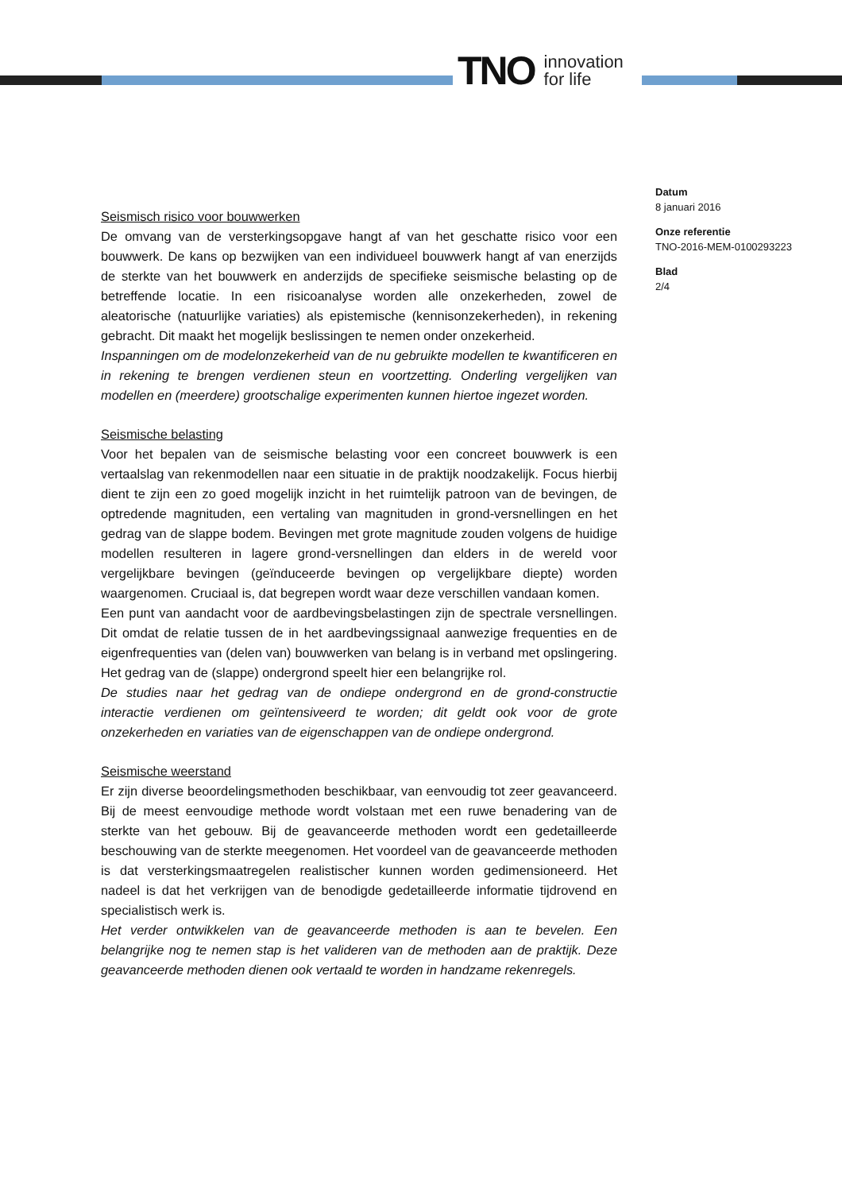TNO innovation
for life
Seismisch risico voor bouwwerken
De omvang van de versterkingsopgave hangt af van het geschatte risico voor een bouwwerk. De kans op bezwijken van een individueel bouwwerk hangt af van enerzijds de sterkte van het bouwwerk en anderzijds de specifieke seismische belasting op de betreffende locatie. In een risicoanalyse worden alle onzekerheden, zowel de aleatorische (natuurlijke variaties) als epistemische (kennisonzekerheden), in rekening gebracht. Dit maakt het mogelijk beslissingen te nemen onder onzekerheid.
Inspanningen om de modelonzekerheid van de nu gebruikte modellen te kwantificeren en in rekening te brengen verdienen steun en voortzetting. Onderling vergelijken van modellen en (meerdere) grootschalige experimenten kunnen hiertoe ingezet worden.
Seismische belasting
Voor het bepalen van de seismische belasting voor een concreet bouwwerk is een vertaalslag van rekenmodellen naar een situatie in de praktijk noodzakelijk. Focus hierbij dient te zijn een zo goed mogelijk inzicht in het ruimtelijk patroon van de bevingen, de optredende magnituden, een vertaling van magnituden in grond-versnellingen en het gedrag van de slappe bodem. Bevingen met grote magnitude zouden volgens de huidige modellen resulteren in lagere grond-versnellingen dan elders in de wereld voor vergelijkbare bevingen (geïnduceerde bevingen op vergelijkbare diepte) worden waargenomen. Cruciaal is, dat begrepen wordt waar deze verschillen vandaan komen.
Een punt van aandacht voor de aardbevingsbelastingen zijn de spectrale versnellingen. Dit omdat de relatie tussen de in het aardbevingssignaal aanwezige frequenties en de eigenfrequenties van (delen van) bouwwerken van belang is in verband met opslingering. Het gedrag van de (slappe) ondergrond speelt hier een belangrijke rol.
De studies naar het gedrag van de ondiepe ondergrond en de grond-constructie interactie verdienen om geïntensiveerd te worden; dit geldt ook voor de grote onzekerheden en variaties van de eigenschappen van de ondiepe ondergrond.
Seismische weerstand
Er zijn diverse beoordelingsmethoden beschikbaar, van eenvoudig tot zeer geavanceerd. Bij de meest eenvoudige methode wordt volstaan met een ruwe benadering van de sterkte van het gebouw. Bij de geavanceerde methoden wordt een gedetailleerde beschouwing van de sterkte meegenomen. Het voordeel van de geavanceerde methoden is dat versterkingsmaatregelen realistischer kunnen worden gedimensioneerd. Het nadeel is dat het verkrijgen van de benodigde gedetailleerde informatie tijdrovend en specialistisch werk is.
Het verder ontwikkelen van de geavanceerde methoden is aan te bevelen. Een belangrijke nog te nemen stap is het valideren van de methoden aan de praktijk. Deze geavanceerde methoden dienen ook vertaald te worden in handzame rekenregels.
Datum
8 januari 2016
Onze referentie
TNO-2016-MEM-0100293223
Blad
2/4